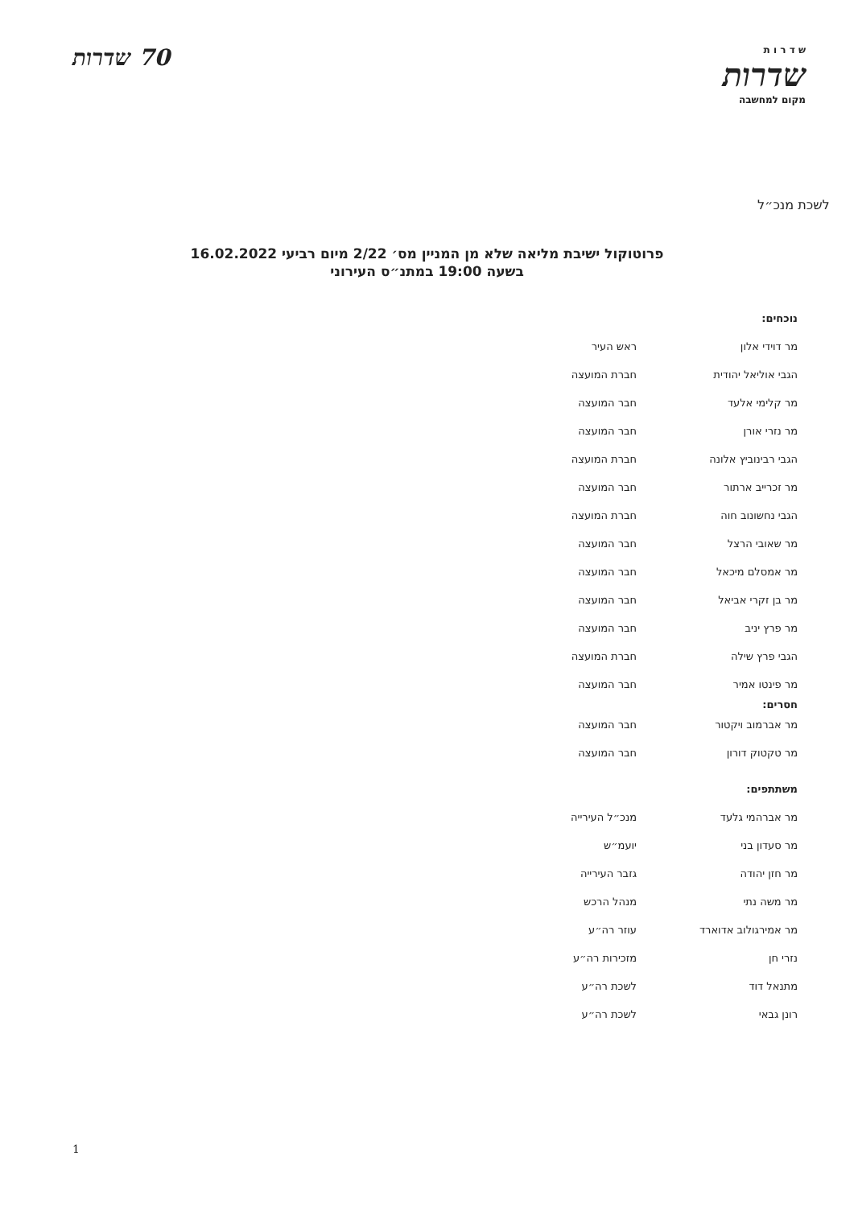ש ד ר ו ת
שדרות
מקום למחשבה
70 שדרות
לשכת מנכ״ל
פרוטוקול ישיבת מליאה שלא מן המניין מס׳ 2/22 מיום רביעי 16.02.2022
בשעה 19:00 במתנ״ס העירוני
נוכחים:
| מר דוידי אלון | ראש העיר |
| הגבי אוליאל יהודית | חברת המועצה |
| מר קלימי אלעד | חבר המועצה |
| מר נזרי אורן | חבר המועצה |
| הגבי רבינוביץ אלונה | חברת המועצה |
| מר זכרייב ארתור | חבר המועצה |
| הגבי נחשונוב חוה | חברת המועצה |
| מר שאובי הרצל | חבר המועצה |
| מר אמסלם מיכאל | חבר המועצה |
| מר בן זקרי אביאל | חבר המועצה |
| מר פרץ יניב | חבר המועצה |
| הגבי פרץ שילה | חברת המועצה |
| מר פינטו אמיר | חבר המועצה |
חסרים:
| מר אברמוב ויקטור | חבר המועצה |
| מר טקטוק דורון | חבר המועצה |
משתתפים:
| מר אברהמי גלעד | מנכ״ל העירייה |
| מר סעדון בני | יועמ״ש |
| מר חזן יהודה | גזבר העירייה |
| מר משה נתי | מנהל הרכש |
| מר אמירגולוב אדוארד | עוזר רה״ע |
| נזרי חן | מזכירות רה״ע |
| מתנאל דוד | לשכת רה״ע |
| רונן גבאי | לשכת רה״ע |
1